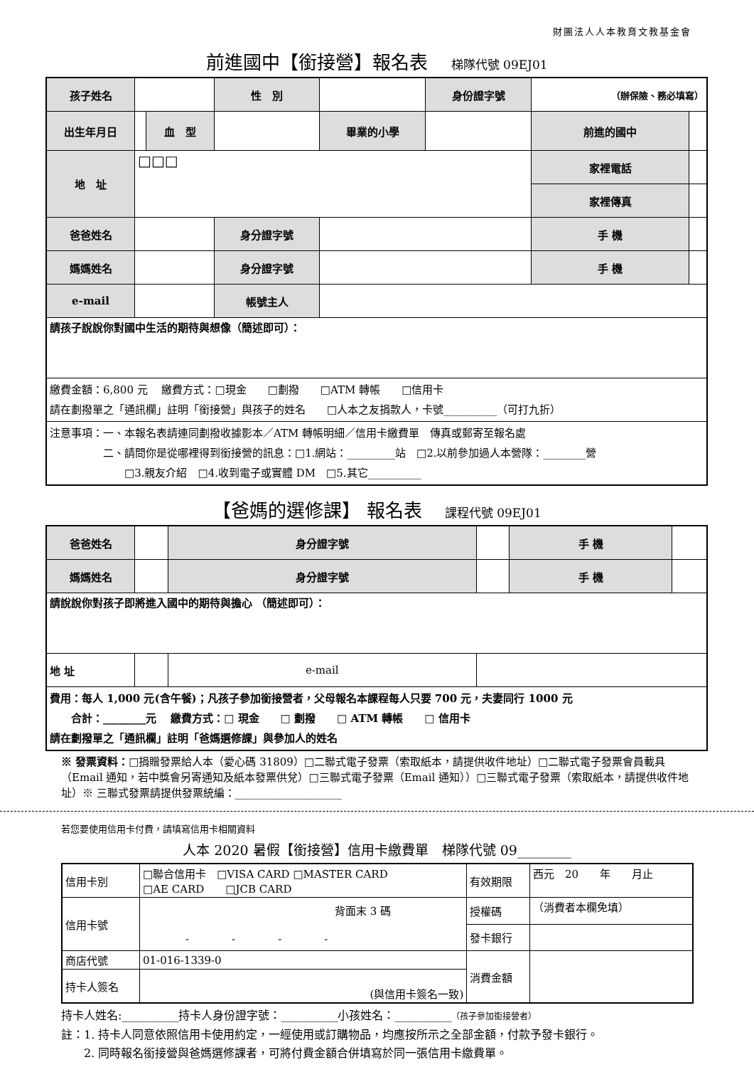財團法人人本教育文教基金會
前進國中【銜接營】報名表 梯隊代號 09EJ01
| 孩子姓名 | | | 性 別 | | 身份證字號 | （辦保險、務必填寫） | |
| 出生年月日 | | 血 型 | | 畢業的小學 | | 前進的國中 | |
| 地 址 | □□□ | | | | | 家裡電話 | |
| | | | | | | 家裡傳真 | |
| 爸爸姓名 | | | 身分證字號 | | | 手 機 | |
| 媽媽姓名 | | | 身分證字號 | | | 手 機 | |
| e-mail | | | 帳號主人 | | | | |
| 請孩子說說你對國中生活的期待與想像（簡述即可）： | | | | | | | |
| 繳費金額：6,800 元 繳費方式：□現金 □劃撥 □ATM 轉帳 □信用卡 請在劃撥單之「通訊欄」註明「銜接營」與孩子的姓名 □人本之友捐款人，卡號__________（可打九折） | | | | | | | |
| 注意事項：一、本報名表請連同劃撥收據影本／ATM 轉帳明細／信用卡繳費單 傳真或郵寄至報名處 二、請問你是從哪裡得到銜接營的訊息：□1.網站：_________站 □2.以前參加過人本營隊：________營 □3.親友介紹 □4.收到電子或實體 DM □5.其它__________ | | | | | | | |
【爸媽的選修課】 報名表 課程代號 09EJ01
| 爸爸姓名 | | 身分證字號 | | 手 機 | |
| 媽媽姓名 | | 身分證字號 | | 手 機 | |
| 請說說你對孩子即將進入國中的期待與擔心 （簡述即可）： | | | | | |
| 地 址 | | e-mail | | | |
| 費用：每人 1,000 元(含午餐)；凡孩子參加銜接營者，父母報名本課程每人只要 700 元，夫妻同行 1000 元 合計：________元 繳費方式：□ 現金 □ 劃撥 □ ATM 轉帳 □ 信用卡 請在劃撥單之「通訊欄」註明「爸媽選修課」與參加人的姓名 | | | | | |
※ 發票資料：□捐贈發票給人本（愛心碼 31809）□二聯式電子發票（索取紙本，請提供收件地址）□二聯式電子發票會員載具（Email 通知，若中獎會另寄通知及紙本發票供兌）□三聯式電子發票（Email 通知））□三聯式電子發票（索取紙本，請提供收件地址）※ 三聯式發票請提供發票統編：____________________
若您要使用信用卡付費，請填寫信用卡相關資料
人本 2020 暑假【銜接營】信用卡繳費單　梯隊代號 09________
| 信用卡別 | □聯合信用卡 □VISA CARD □MASTER CARD □AE CARD □JCB CARD | 有效期限 | 西元 20 年 月止 |
| 信用卡號 | 背面末 3 碼 - - - - | 授權碼 | （消費者本欄免填） |
| | | 發卡銀行 | |
| 商店代號 | 01-016-1339-0 | 消費金額 | |
| 持卡人簽名 | (與信用卡簽名一致) | | |
持卡人姓名:__________持卡人身份證字號：__________小孩姓名：__________（孩子參加銜接營者）
註：1. 持卡人同意依照信用卡使用約定，一經使用或訂購物品，均應按所示之全部金額，付款予發卡銀行。
　　2. 同時報名銜接營與爸媽選修課者，可將付費金額合併填寫於同一張信用卡繳費單。